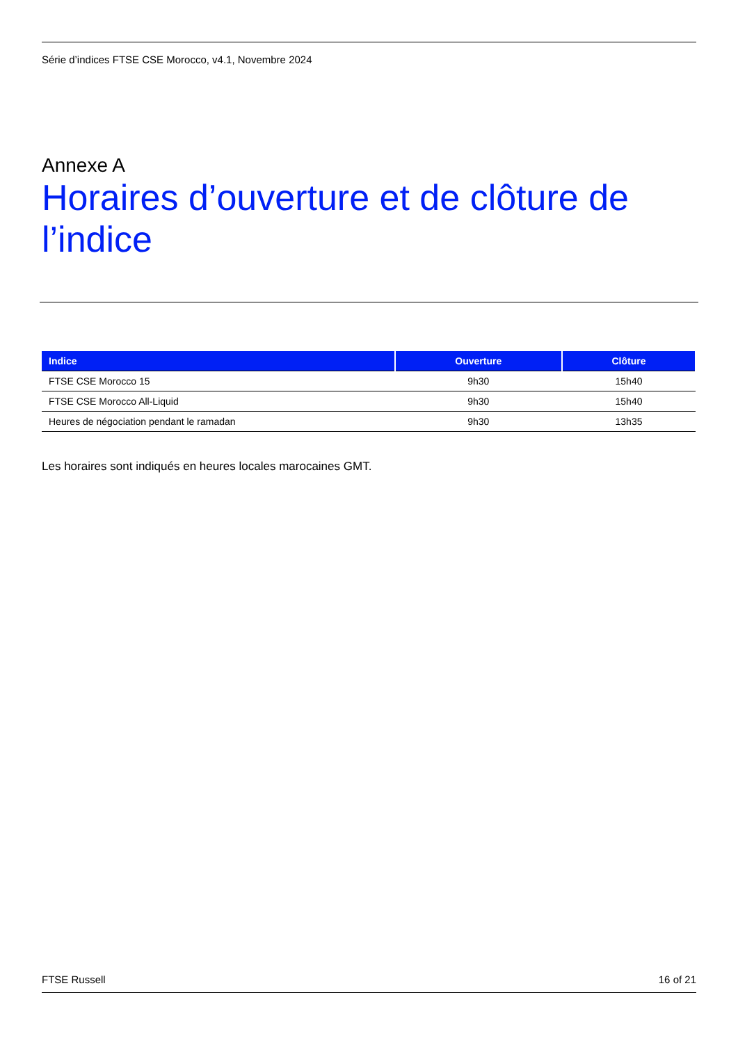Série d’indices FTSE CSE Morocco, v4.1, Novembre 2024
Annexe A
Horaires d’ouverture et de clôture de l’indice
| Indice | Ouverture | Clôture |
| --- | --- | --- |
| FTSE CSE Morocco 15 | 9h30 | 15h40 |
| FTSE CSE Morocco All-Liquid | 9h30 | 15h40 |
| Heures de négociation pendant le ramadan | 9h30 | 13h35 |
Les horaires sont indiqués en heures locales marocaines GMT.
FTSE Russell 16 of 21